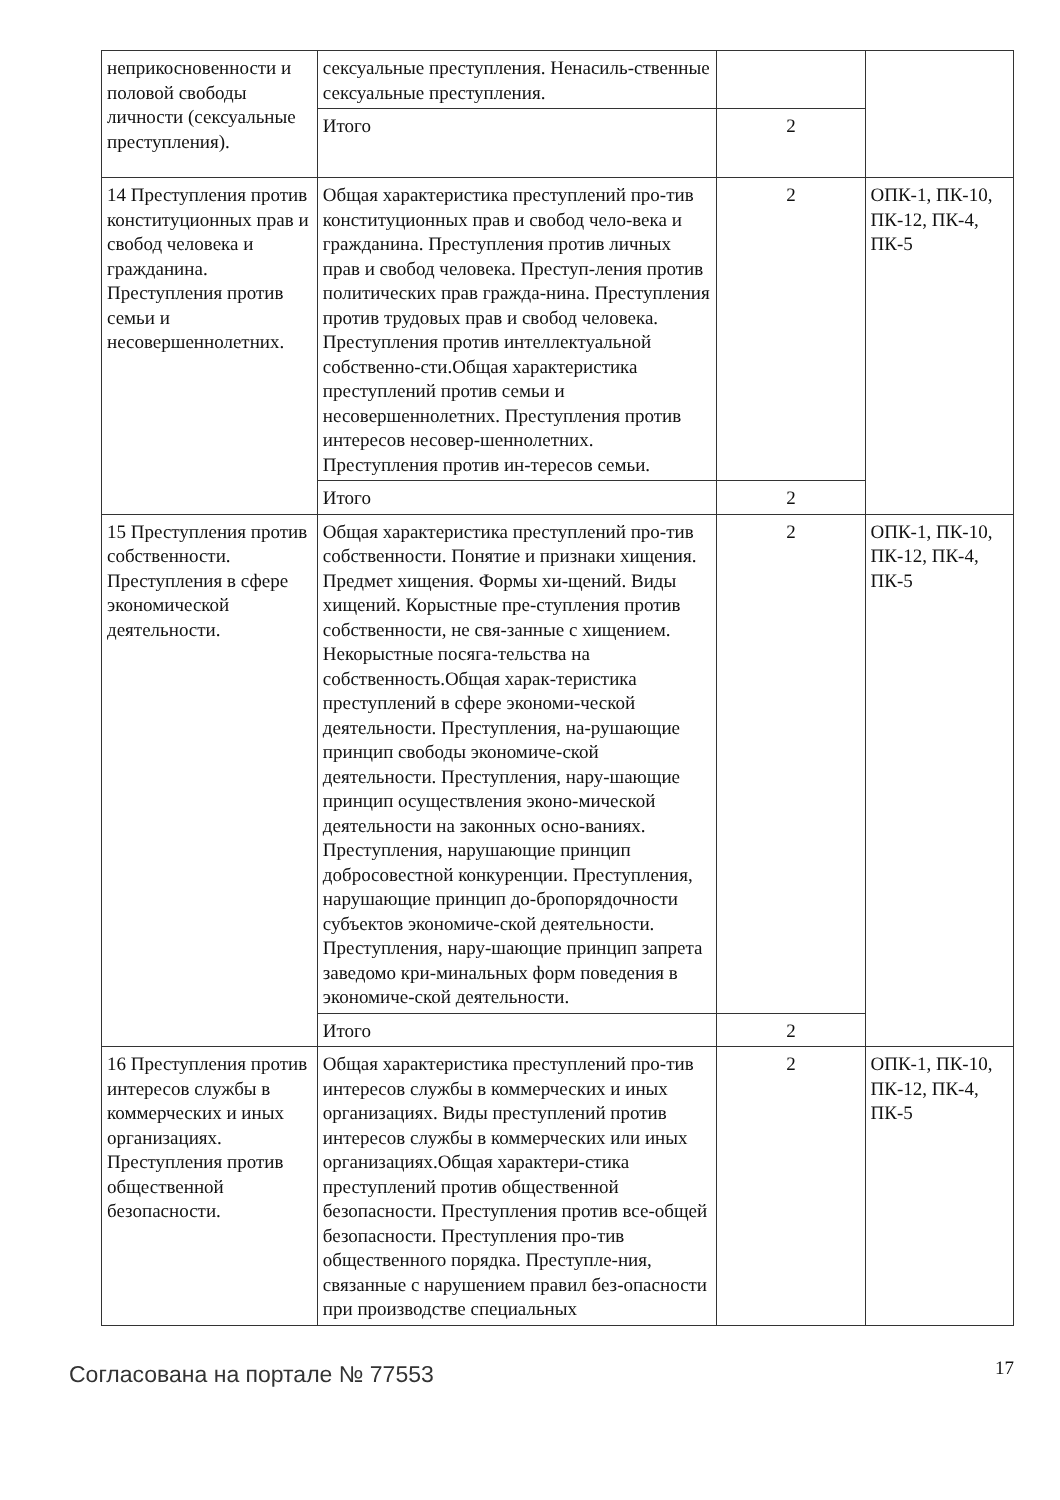| неприкосновенности и половой свободы личности (сексуальные преступления). | сексуальные преступления. Ненасиль-ственные сексуальные преступления. | | |
| | Итого | 2 | |
| 14 Преступления против конституционных прав и свобод человека и гражданина. Преступления против семьи и несовершеннолетних. | Общая характеристика преступлений про-тив конституционных прав и свобод чело-века и гражданина. Преступления против личных прав и свобод человека. Преступ-ления против политических прав гражда-нина. Преступления против трудовых прав и свобод человека. Преступления против интеллектуальной собственно-сти.Общая характеристика преступлений против семьи и несовершеннолетних. Преступления против интересов несовер-шеннолетних. Преступления против ин-тересов семьи. | 2 | ОПК-1, ПК-10, ПК-12, ПК-4, ПК-5 |
| | Итого | 2 | |
| 15 Преступления против собственности. Преступления в сфере экономической деятельности. | Общая характеристика преступлений про-тив собственности. Понятие и признаки хищения. Предмет хищения. Формы хи-щений. Виды хищений. Корыстные пре-ступления против собственности, не свя-занные с хищением. Некорыстные посяга-тельства на собственность.Общая харак-теристика преступлений в сфере экономи-ческой деятельности. Преступления, на-рушающие принцип свободы экономиче-ской деятельности. Преступления, нару-шающие принцип осуществления эконо-мической деятельности на законных осно-ваниях. Преступления, нарушающие принцип добросовестной конкуренции. Преступления, нарушающие принцип до-бропорядочности субъектов экономиче-ской деятельности. Преступления, нару-шающие принцип запрета заведомо кри-минальных форм поведения в экономиче-ской деятельности. | 2 | ОПК-1, ПК-10, ПК-12, ПК-4, ПК-5 |
| | Итого | 2 | |
| 16 Преступления против интересов службы в коммерческих и иных организациях. Преступления против общественной безопасности. | Общая характеристика преступлений про-тив интересов службы в коммерческих и иных организациях. Виды преступлений против интересов службы в коммерческих или иных организациях.Общая характери-стика преступлений против общественной безопасности. Преступления против все-общей безопасности. Преступления про-тив общественного порядка. Преступле-ния, связанные с нарушением правил без-опасности при производстве специальных | 2 | ОПК-1, ПК-10, ПК-12, ПК-4, ПК-5 |
Согласована на портале № 77553
17